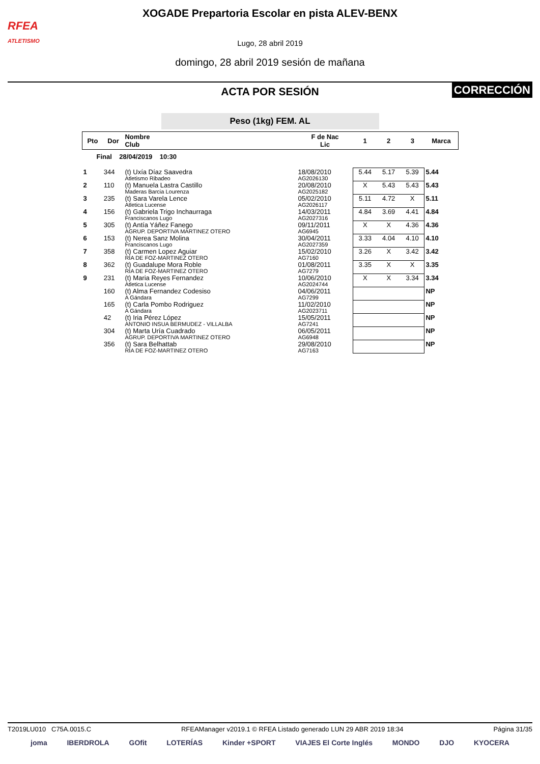RFEA
ATLETISMO
XOGADE Prepartoria Escolar en pista ALEV-BENX
Lugo, 28 abril 2019
domingo, 28 abril 2019 sesión de mañana
ACTA POR SESIÓN CORRECCIÓN
Peso (1kg) FEM. AL
| Pto | Dor | Nombre Club | F de Nac Lic | 1 | 2 | 3 | Marca |
| --- | --- | --- | --- | --- | --- | --- | --- |
| Final 28/04/2019 10:30 | | | | | | | |
| 1 | 344 | (t) Uxía Díaz Saavedra Atletismo Ribadeo | 18/08/2010 AG2026130 | 5.44 | 5.17 | 5.39 | 5.44 |
| 2 | 110 | (t) Manuela Lastra Castillo Maderas Barcia Lourenza | 20/08/2010 AG2025182 | X | 5.43 | 5.43 | 5.43 |
| 3 | 235 | (t) Sara Varela Lence Atletica Lucense | 05/02/2010 AG2026117 | 5.11 | 4.72 | X | 5.11 |
| 4 | 156 | (t) Gabriela Trigo Inchaurraga Franciscanos Lugo | 14/03/2011 AG2027316 | 4.84 | 3.69 | 4.41 | 4.84 |
| 5 | 305 | (t) Antía Yáñez Fanego AGRUP. DEPORTIVA MARTINEZ OTERO | 09/11/2011 AG6945 | X | X | 4.36 | 4.36 |
| 6 | 153 | (t) Nerea Sanz Molina Franciscanos Lugo | 30/04/2011 AG2027359 | 3.33 | 4.04 | 4.10 | 4.10 |
| 7 | 358 | (t) Carmen Lopez Aguiar RÍA DE FOZ-MARTINEZ OTERO | 15/02/2010 AG7160 | 3.26 | X | 3.42 | 3.42 |
| 8 | 362 | (t) Guadalupe Mora Roble RÍA DE FOZ-MARTINEZ OTERO | 01/08/2011 AG7279 | 3.35 | X | X | 3.35 |
| 9 | 231 | (t) Maria Reyes Fernandez Atletica Lucense | 10/06/2010 AG2024744 | X | X | 3.34 | 3.34 |
| | 160 | (t) Alma Fernandez Codesiso A Gándara | 04/06/2011 AG7299 | | | | NP |
| | 165 | (t) Carla Pombo Rodriguez A Gándara | 11/02/2010 AG2023711 | | | | NP |
| | 42 | (t) Iria Pérez López ANTONIO INSUA BERMUDEZ - VILLALBA | 15/05/2011 AG7241 | | | | NP |
| | 304 | (t) Marta Uría Cuadrado AGRUP. DEPORTIVA MARTINEZ OTERO | 06/05/2011 AG6948 | | | | NP |
| | 356 | (t) Sara Belhattab RÍA DE FOZ-MARTINEZ OTERO | 29/08/2010 AG7163 | | | | NP |
T2019LU010 C75A.0015.C RFEAManager v2019.1 © RFEA Listado generado LUN 29 ABR 2019 18:34 Página 31/35
joma IBERDROLA GOfit LOTERÍAS Kinder +SPORT VIAJES El Corte Inglés MONDO DJO KYOCERA